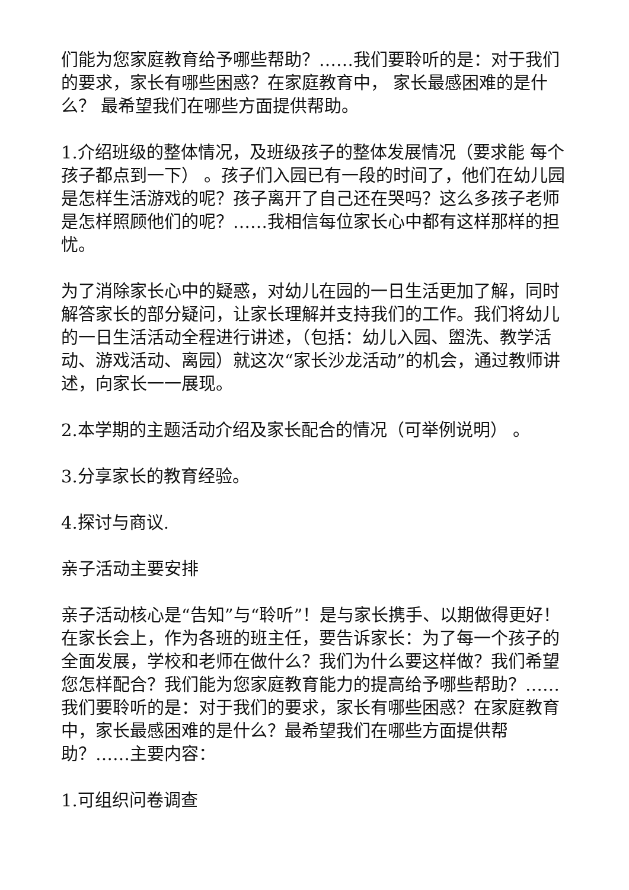们能为您家庭教育给予哪些帮助？……我们要聆听的是：对于我们的要求，家长有哪些困惑？在家庭教育中， 家长最感困难的是什么？ 最希望我们在哪些方面提供帮助。
1.介绍班级的整体情况，及班级孩子的整体发展情况（要求能 每个孩子都点到一下） 。孩子们入园已有一段的时间了，他们在幼儿园是怎样生活游戏的呢？孩子离开了自己还在哭吗？这么多孩子老师是怎样照顾他们的呢？……我相信每位家长心中都有这样那样的担忧。
为了消除家长心中的疑惑，对幼儿在园的一日生活更加了解，同时解答家长的部分疑问，让家长理解并支持我们的工作。我们将幼儿的一日生活活动全程进行讲述，（包括：幼儿入园、盥洗、教学活动、游戏活动、离园）就这次“家长沙龙活动”的机会，通过教师讲述，向家长一一展现。
2.本学期的主题活动介绍及家长配合的情况（可举例说明） 。
3.分享家长的教育经验。
4.探讨与商议.
亲子活动主要安排
亲子活动核心是“告知”与“聆听”！是与家长携手、以期做得更好！ 在家长会上，作为各班的班主任，要告诉家长：为了每一个孩子的全面发展，学校和老师在做什么？我们为什么要这样做？我们希望您怎样配合？我们能为您家庭教育能力的提高给予哪些帮助？……我们要聆听的是：对于我们的要求，家长有哪些困惑？在家庭教育中，家长最感困难的是什么？最希望我们在哪些方面提供帮助？……主要内容：
1.可组织问卷调查